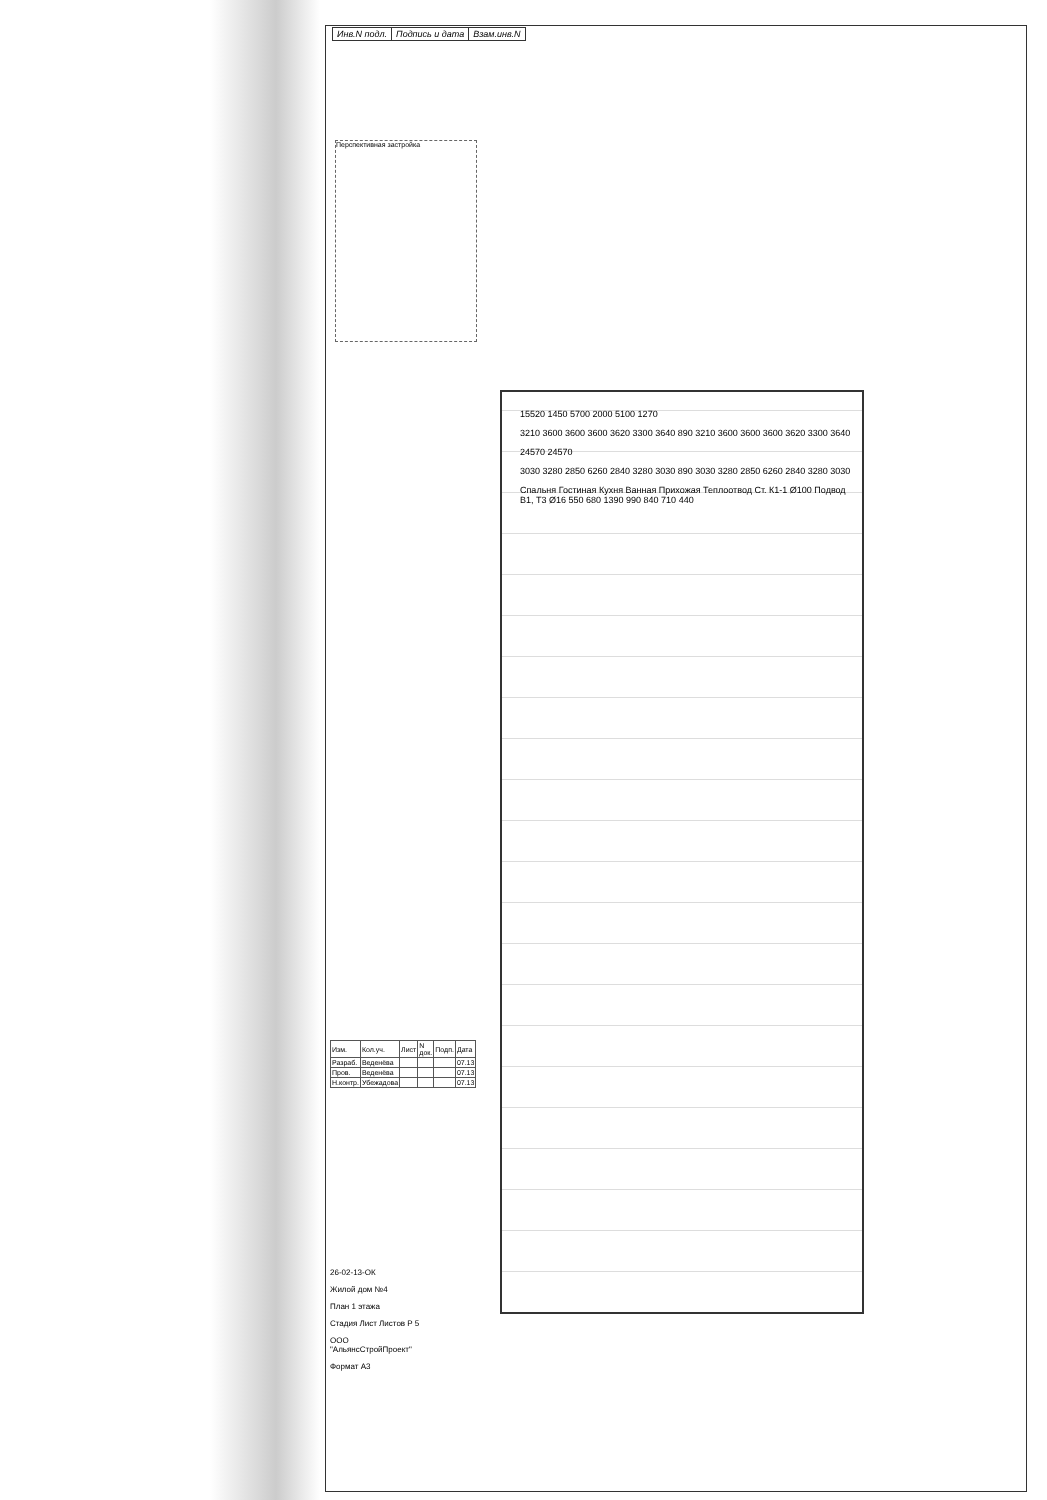| Инв.N подл. | Подпись и дата | Взам.инв.N |
Перспективная застройка
15520 1450 5700 2000 5100 1270
3210 3600 3600 3600 3620 3300 3640 890 3210 3600 3600 3600 3620 3300 3640
24570 24570
3030 3280 2850 6260 2840 3280 3030 890 3030 3280 2850 6260 2840 3280 3030
Спальня Гостиная Кухня Ванная Прихожая Теплоотвод Ст. К1-1 Ø100 Подвод В1, Т3 Ø16 550 680 1390 990 840 710 440
| Изм. | Кол.уч. | Лист | N док. | Подп. | Дата |
| Разраб. | Веденёва | | | | 07.13 |
| Пров. | Веденёва | | | | 07.13 |
| Н.контр. | Убежадова | | | | 07.13 |
26-02-13-ОК
Жилой дом №4
План 1 этажа
Стадия Лист Листов Р 5
ООО "АльянсСтройПроект"
Формат А3